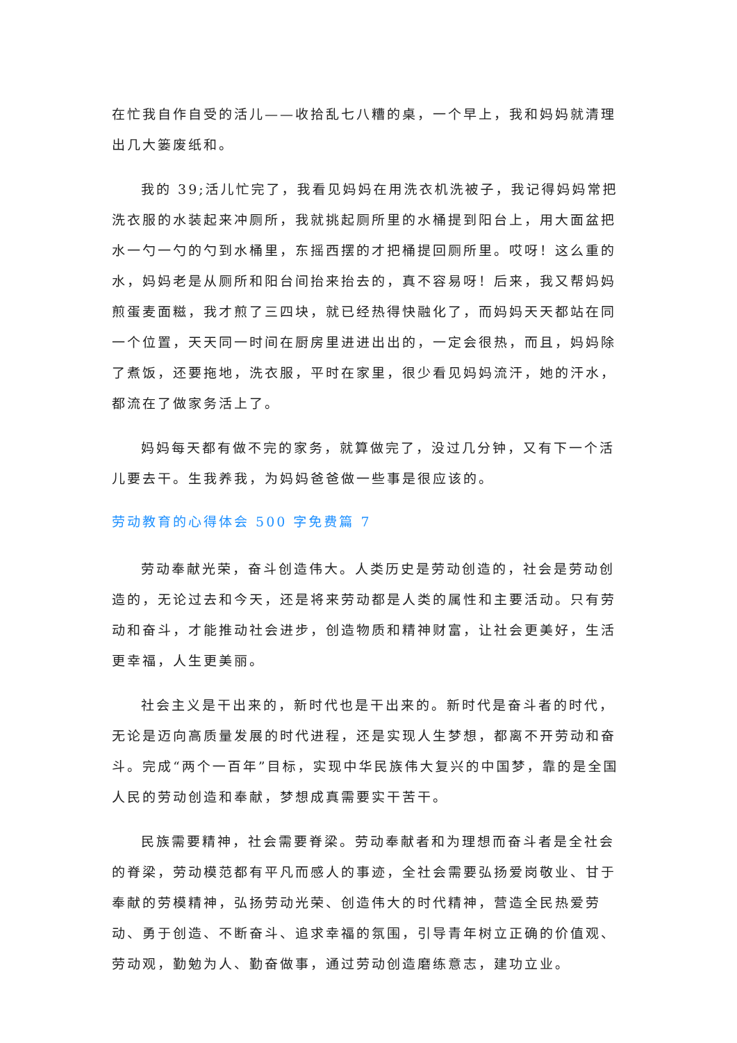在忙我自作自受的活儿——收拾乱七八糟的桌，一个早上，我和妈妈就清理出几大篓废纸和。
我的 39;活儿忙完了，我看见妈妈在用洗衣机洗被子，我记得妈妈常把洗衣服的水装起来冲厕所，我就挑起厕所里的水桶提到阳台上，用大面盆把水一勺一勺的勺到水桶里，东摇西摆的才把桶提回厕所里。哎呀！这么重的水，妈妈老是从厕所和阳台间抬来抬去的，真不容易呀！后来，我又帮妈妈煎蛋麦面糍，我才煎了三四块，就已经热得快融化了，而妈妈天天都站在同一个位置，天天同一时间在厨房里进进出出的，一定会很热，而且，妈妈除了煮饭，还要拖地，洗衣服，平时在家里，很少看见妈妈流汗，她的汗水，都流在了做家务活上了。
妈妈每天都有做不完的家务，就算做完了，没过几分钟，又有下一个活儿要去干。生我养我，为妈妈爸爸做一些事是很应该的。
劳动教育的心得体会 500 字免费篇 7
劳动奉献光荣，奋斗创造伟大。人类历史是劳动创造的，社会是劳动创造的，无论过去和今天，还是将来劳动都是人类的属性和主要活动。只有劳动和奋斗，才能推动社会进步，创造物质和精神财富，让社会更美好，生活更幸福，人生更美丽。
社会主义是干出来的，新时代也是干出来的。新时代是奋斗者的时代，无论是迈向高质量发展的时代进程，还是实现人生梦想，都离不开劳动和奋斗。完成“两个一百年”目标，实现中华民族伟大复兴的中国梦，靠的是全国人民的劳动创造和奉献，梦想成真需要实干苦干。
民族需要精神，社会需要脊梁。劳动奉献者和为理想而奋斗者是全社会的脊梁，劳动模范都有平凡而感人的事迹，全社会需要弘扬爱岗敬业、甘于奉献的劳模精神，弘扬劳动光荣、创造伟大的时代精神，营造全民热爱劳动、勇于创造、不断奋斗、追求幸福的氛围，引导青年树立正确的价值观、劳动观，勤勉为人、勤奋做事，通过劳动创造磨练意志，建功立业。